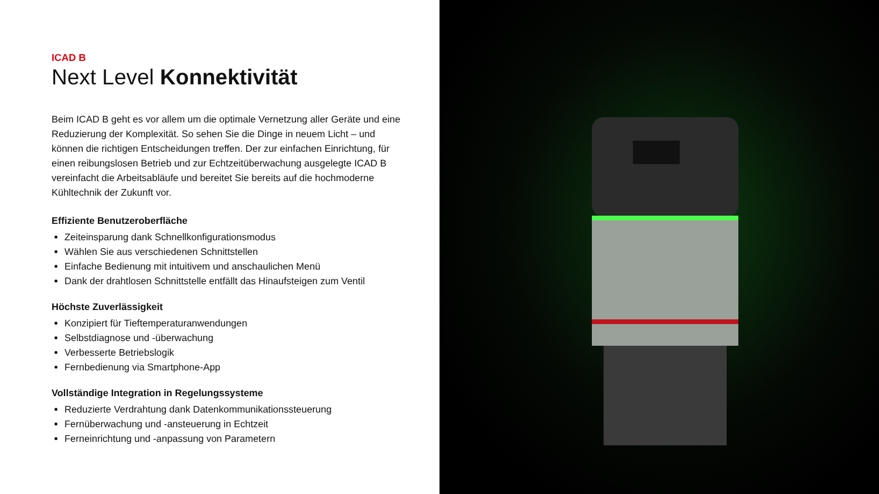ICAD B
Next Level Konnektivität
Beim ICAD B geht es vor allem um die optimale Vernetzung aller Geräte und eine Reduzierung der Komplexität. So sehen Sie die Dinge in neuem Licht – und können die richtigen Entscheidungen treffen. Der zur einfachen Einrichtung, für einen reibungslosen Betrieb und zur Echtzeitüberwachung ausgelegte ICAD B vereinfacht die Arbeitsabläufe und bereitet Sie bereits auf die hochmoderne Kühltechnik der Zukunft vor.
Effiziente Benutzeroberfläche
Zeiteinsparung dank Schnellkonfigurationsmodus
Wählen Sie aus verschiedenen Schnittstellen
Einfache Bedienung mit intuitivem und anschaulichen Menü
Dank der drahtlosen Schnittstelle entfällt das Hinaufsteigen zum Ventil
Höchste Zuverlässigkeit
Konzipiert für Tieftemperaturanwendungen
Selbstdiagnose und -überwachung
Verbesserte Betriebslogik
Fernbedienung via Smartphone-App
Vollständige Integration in Regelungssysteme
Reduzierte Verdrahtung dank Datenkommunikationssteuerung
Fernüberwachung und -ansteuerung in Echtzeit
Ferneinrichtung und -anpassung von Parametern